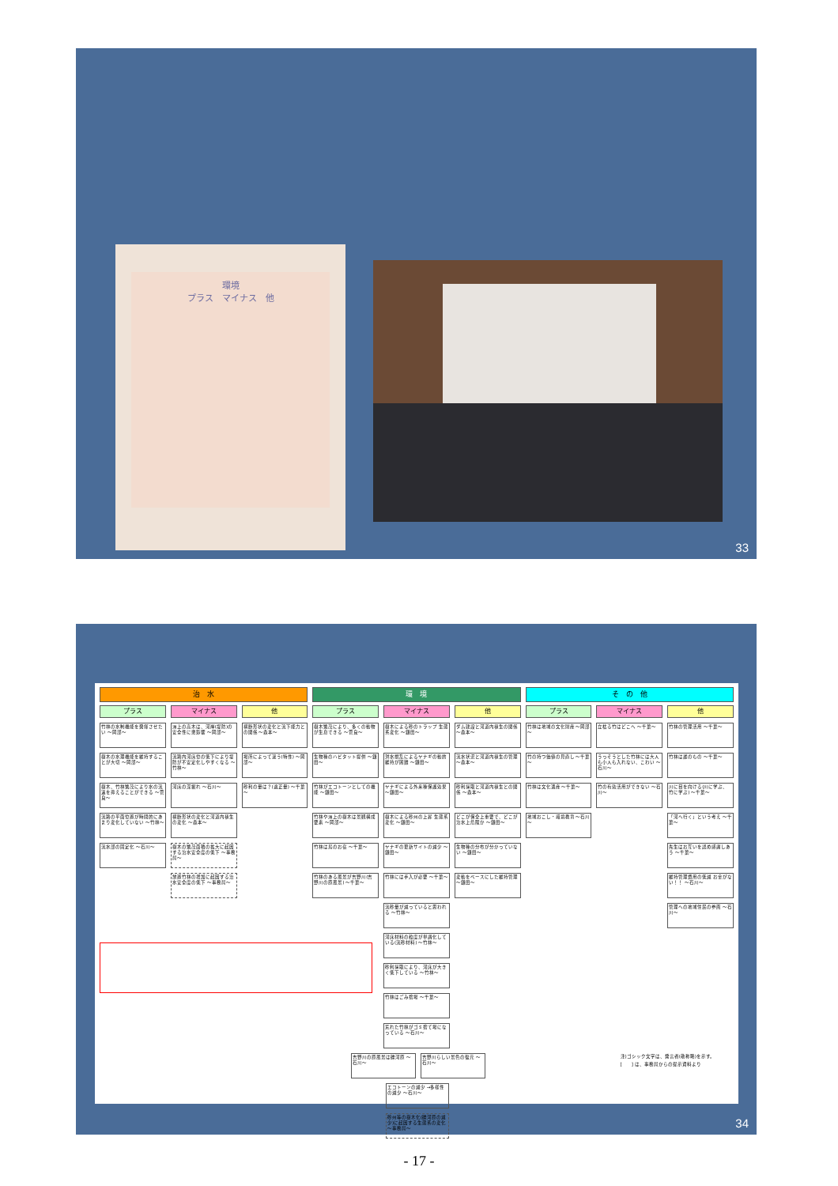環境
プラス　マイナス　他
33
治　水
プラス
竹林の水制機能を発揮させたい ～岡部～
樹木の水理機能を維持することが大切 ～岡部～
樹木、竹林繁茂により水の流速を抑えることができる ～菅良～
流路の平面位置が時間的にあまり変化していない ～竹林～
流水部の固定化 ～石川～
マイナス
洲上の高木は、河岸(堤防)の安全性に悪影響 ～岡部～
流路内河床位の低下により堤防が不安定化しやすくなる ～竹林～
河床の深掘れ ～石川～
横断形状の変化と河道内植生の変化 ～森本～
樹木の繁茂面積の拡大に起因する治水安全度の低下 ～事務局～
放置竹林の増加に起因する治水安全度の低下 ～事務局～
他
横断形状の変化と流下能力との関係 ～森本～
場所によって違う(特性) ～岡部～
砂利の量は？(適正量) ～千葉～
環　境
プラス
樹木繁茂により、多くの動物が生息できる ～菅良～
生物種のハビタット提供 ～鎌田～
竹林がエコトーンとしての機能 ～鎌田～
竹林や洲上の樹木は景観構成要素 ～岡部～
竹林は鳥のお宿 ～千葉～
竹林のある風景が吉野川(吉野川の原風景) ～千葉～
マイナス
樹木による砂のトラップ 生態系変化 ～鎌田～
洪水撹乱によるヤナギの動的維持が困難 ～鎌田～
ヤナギによる外来種保護効果 ～鎌田～
樹木による砂州の上昇 生態系変化 ～鎌田～
ヤナギの更新サイトの減少 ～鎌田～
竹林には手入が必要 ～千葉～
流砂量が減っていると思われる ～竹林～
河床材料の粒度が単調化している(流砂材料) ～竹林～
砂利採取により、河床が大きく低下している ～竹林～
竹林はごみ捨場 ～千葉～
荒れた竹林がゴミ捨て場になっている ～石川～
他
ダム建設と河道内植生の関係 ～森本～
流水状況と河道内植生の管理 ～森本～
砂利採取と河道内植生との関係 ～森本～
どこが保全上重要で、どこが治水上危険か ～鎌田～
生物種の分布が分かっていない ～鎌田～
変動をベースにした維持管理 ～鎌田～
そ　の　他
プラス
竹林は地域の文化財産 ～岡部～
竹の持つ価値の見直し ～千葉～
竹林は文化遺産 ～千葉～
地域おこし・環境教育 ～石川～
マイナス
立枯る竹はどこへ ～千葉～
うっそうとした竹林には大人も小人も入れない、こわい ～石川～
竹の有効活用ができない ～石川～
他
竹林の管理活用 ～千葉～
竹林は誰のもの ～千葉～
川に目を向ける(川に学ぶ、竹に学ぶ) ～千葉～
「河へ行く」という考え ～千葉～
先生はお互いを認め感謝しあう ～千葉～
維持管理費用の低減 お金がない！！ ～石川～
管理への地域住民の参画 ～石川～
吉野川の原風景は礫河原 ～石川～ 吉野川らしい景色の復元 ～石川～
エコトーンの減少 →多様性の減少 ～石川～
砂州等の樹木化(礫河原の減少)に起因する生態系の変化 ～事務局～
注)ゴシック文字は、発言者(敬称略)を示す。
[　　] は、事務局からの提示資料より
34
- 17 -